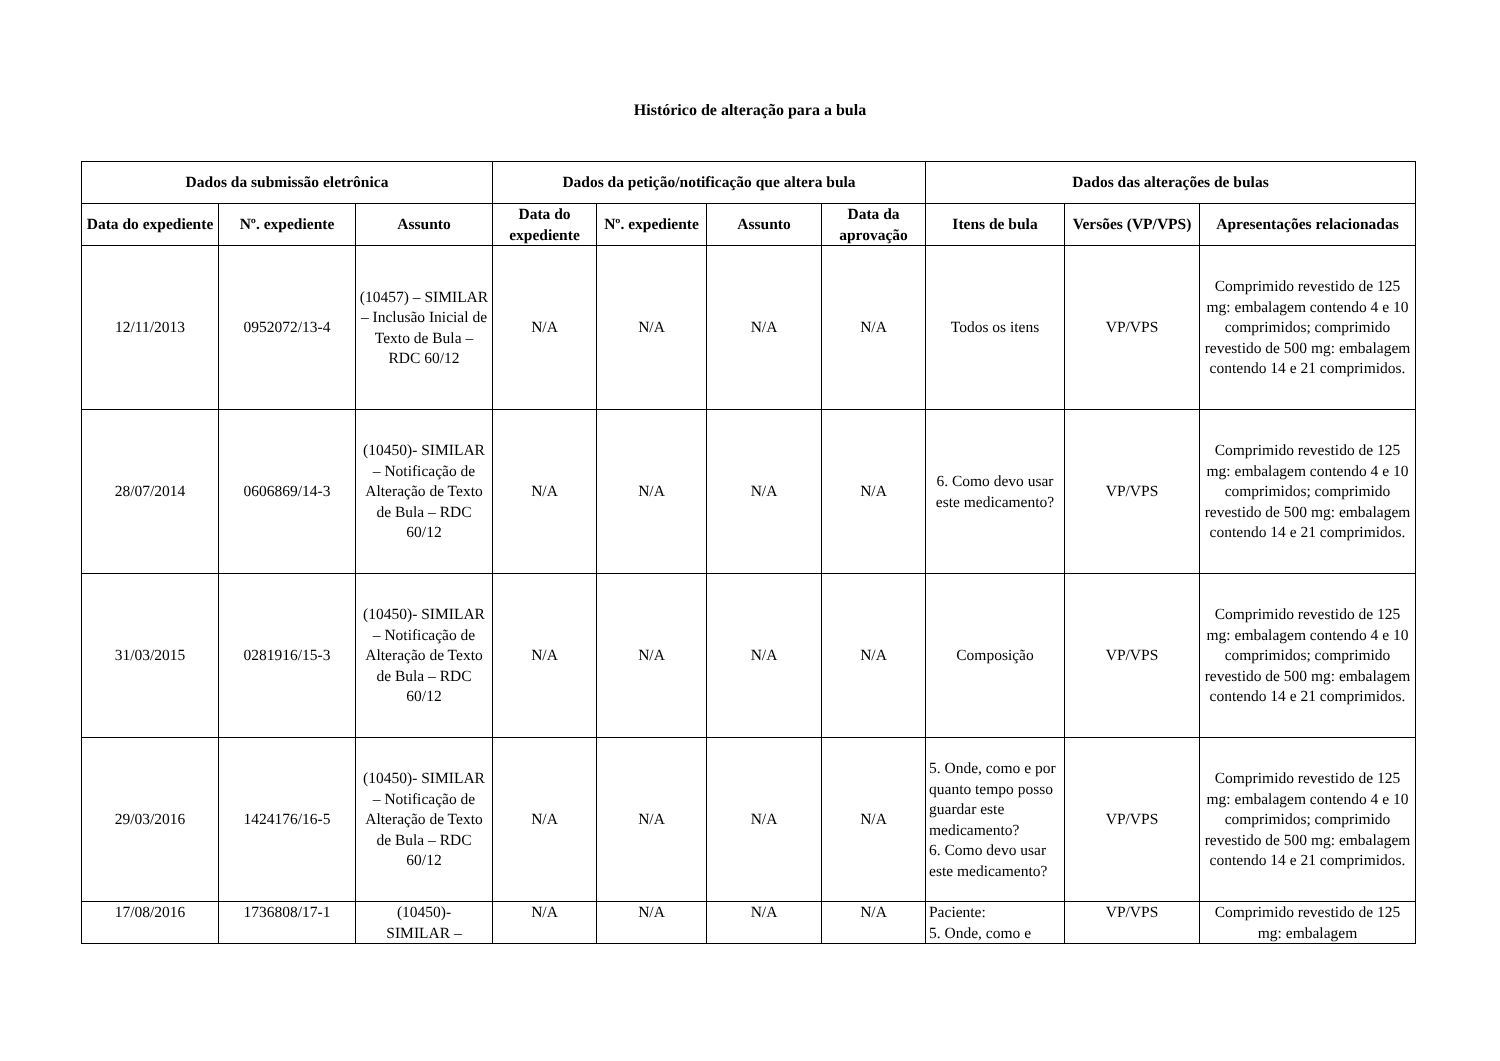Histórico de alteração para a bula
| Dados da submissão eletrônica | | | Dados da petição/notificação que altera bula | | | | Dados das alterações de bulas | | |
| --- | --- | --- | --- | --- | --- | --- | --- | --- | --- |
| Data do expediente | Nº. expediente | Assunto | Data do expediente | Nº. expediente | Assunto | Data da aprovação | Itens de bula | Versões (VP/VPS) | Apresentações relacionadas |
| 12/11/2013 | 0952072/13-4 | (10457) – SIMILAR – Inclusão Inicial de Texto de Bula – RDC 60/12 | N/A | N/A | N/A | N/A | Todos os itens | VP/VPS | Comprimido revestido de 125 mg: embalagem contendo 4 e 10 comprimidos; comprimido revestido de 500 mg: embalagem contendo 14 e 21 comprimidos. |
| 28/07/2014 | 0606869/14-3 | (10450)- SIMILAR – Notificação de Alteração de Texto de Bula – RDC 60/12 | N/A | N/A | N/A | N/A | 6. Como devo usar este medicamento? | VP/VPS | Comprimido revestido de 125 mg: embalagem contendo 4 e 10 comprimidos; comprimido revestido de 500 mg: embalagem contendo 14 e 21 comprimidos. |
| 31/03/2015 | 0281916/15-3 | (10450)- SIMILAR – Notificação de Alteração de Texto de Bula – RDC 60/12 | N/A | N/A | N/A | N/A | Composição | VP/VPS | Comprimido revestido de 125 mg: embalagem contendo 4 e 10 comprimidos; comprimido revestido de 500 mg: embalagem contendo 14 e 21 comprimidos. |
| 29/03/2016 | 1424176/16-5 | (10450)- SIMILAR – Notificação de Alteração de Texto de Bula – RDC 60/12 | N/A | N/A | N/A | N/A | 5. Onde, como e por quanto tempo posso guardar este medicamento? 6. Como devo usar este medicamento? | VP/VPS | Comprimido revestido de 125 mg: embalagem contendo 4 e 10 comprimidos; comprimido revestido de 500 mg: embalagem contendo 14 e 21 comprimidos. |
| 17/08/2016 | 1736808/17-1 | (10450)- SIMILAR – | N/A | N/A | N/A | N/A | Paciente: 5. Onde, como e | VP/VPS | Comprimido revestido de 125 mg: embalagem |